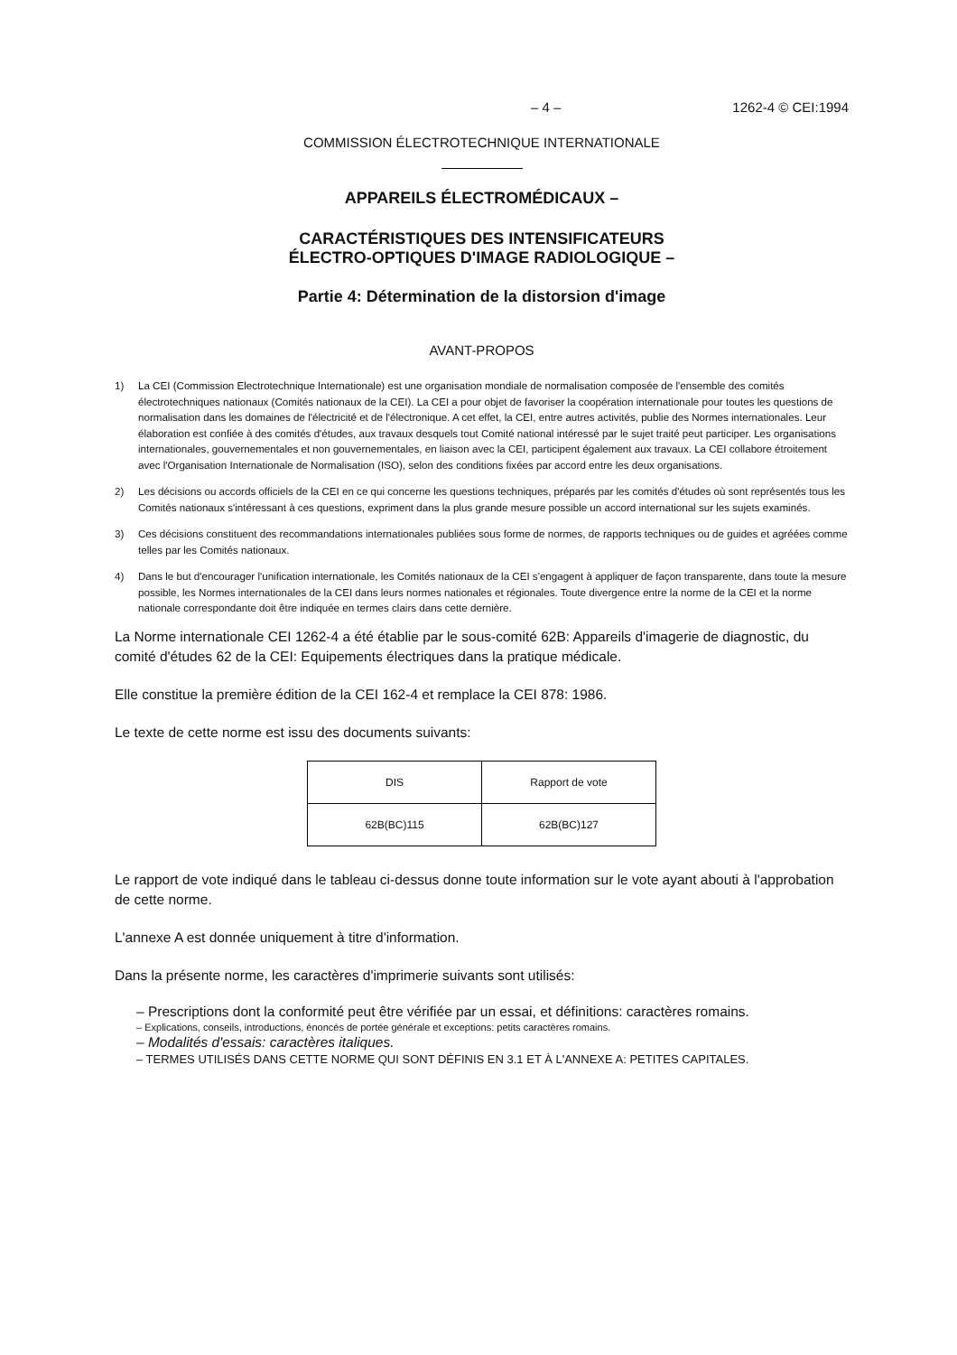– 4 – 1262-4 © CEI:1994
COMMISSION ÉLECTROTECHNIQUE INTERNATIONALE
APPAREILS ÉLECTROMÉDICAUX –
CARACTÉRISTIQUES DES INTENSIFICATEURS
ÉLECTRO-OPTIQUES D'IMAGE RADIOLOGIQUE –
Partie 4: Détermination de la distorsion d'image
AVANT-PROPOS
1) La CEI (Commission Electrotechnique Internationale) est une organisation mondiale de normalisation composée de l'ensemble des comités électrotechniques nationaux (Comités nationaux de la CEI). La CEI a pour objet de favoriser la coopération internationale pour toutes les questions de normalisation dans les domaines de l'électricité et de l'électronique. A cet effet, la CEI, entre autres activités, publie des Normes internationales. Leur élaboration est confiée à des comités d'études, aux travaux desquels tout Comité national intéressé par le sujet traité peut participer. Les organisations internationales, gouvernementales et non gouvernementales, en liaison avec la CEI, participent également aux travaux. La CEI collabore étroitement avec l'Organisation Internationale de Normalisation (ISO), selon des conditions fixées par accord entre les deux organisations.
2) Les décisions ou accords officiels de la CEI en ce qui concerne les questions techniques, préparés par les comités d'études où sont représentés tous les Comités nationaux s'intéressant à ces questions, expriment dans la plus grande mesure possible un accord international sur les sujets examinés.
3) Ces décisions constituent des recommandations internationales publiées sous forme de normes, de rapports techniques ou de guides et agréées comme telles par les Comités nationaux.
4) Dans le but d'encourager l'unification internationale, les Comités nationaux de la CEI s'engagent à appliquer de façon transparente, dans toute la mesure possible, les Normes internationales de la CEI dans leurs normes nationales et régionales. Toute divergence entre la norme de la CEI et la norme nationale correspondante doit être indiquée en termes clairs dans cette dernière.
La Norme internationale CEI 1262-4 a été établie par le sous-comité 62B: Appareils d'imagerie de diagnostic, du comité d'études 62 de la CEI: Equipements électriques dans la pratique médicale.
Elle constitue la première édition de la CEI 162-4 et remplace la CEI 878: 1986.
Le texte de cette norme est issu des documents suivants:
| DIS | Rapport de vote |
| --- | --- |
| 62B(BC)115 | 62B(BC)127 |
Le rapport de vote indiqué dans le tableau ci-dessus donne toute information sur le vote ayant abouti à l'approbation de cette norme.
L'annexe A est donnée uniquement à titre d'information.
Dans la présente norme, les caractères d'imprimerie suivants sont utilisés:
– Prescriptions dont la conformité peut être vérifiée par un essai, et définitions: caractères romains.
– Explications, conseils, introductions, énoncés de portée générale et exceptions: petits caractères romains.
– Modalités d'essais: caractères italiques.
– TERMES UTILISÉS DANS CETTE NORME QUI SONT DÉFINIS EN 3.1 ET À L'ANNEXE A: PETITES CAPITALES.